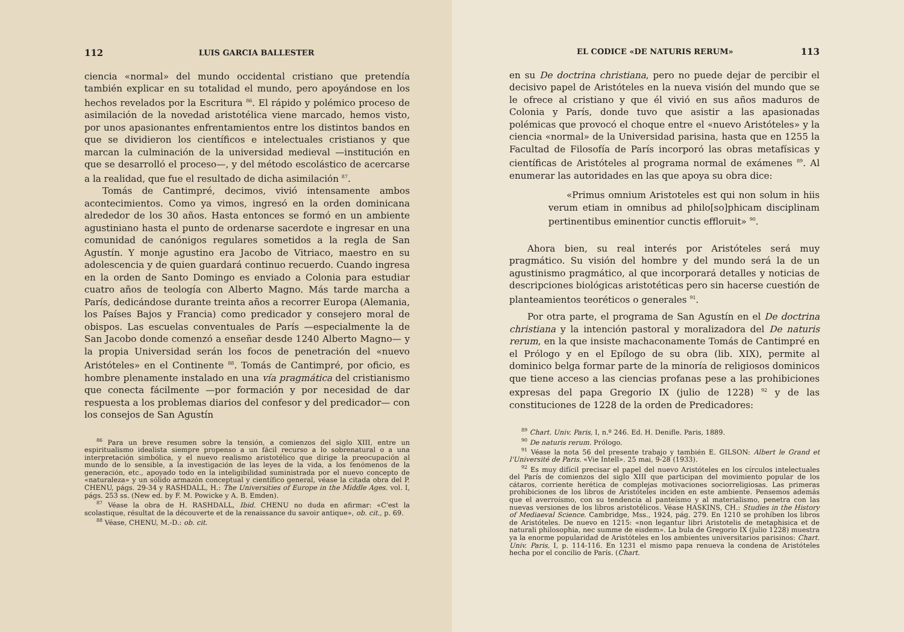112 LUIS GARCIA BALLESTER
ciencia «normal» del mundo occidental cristiano que pretendía también explicar en su totalidad el mundo, pero apoyándose en los hechos revelados por la Escritura <sup>86</sup>. El rápido y polémico proceso de asimilación de la novedad aristotélica viene marcado, hemos visto, por unos apasionantes enfrentamientos entre los distintos bandos en que se dividieron los científicos e intelectuales cristianos y que marcan la culminación de la universidad medieval —institución en que se desarrolló el proceso—, y del método escolástico de acercarse a la realidad, que fue el resultado de dicha asimilación <sup>87</sup>.
Tomás de Cantimpré, decimos, vivió intensamente ambos acontecimientos. Como ya vimos, ingresó en la orden dominicana alrededor de los 30 años. Hasta entonces se formó en un ambiente agustiniano hasta el punto de ordenarse sacerdote e ingresar en una comunidad de canónigos regulares sometidos a la regla de San Agustín. Y monje agustino era Jacobo de Vitriaco, maestro en su adolescencia y de quien guardará continuo recuerdo. Cuando ingresa en la orden de Santo Domingo es enviado a Colonia para estudiar cuatro años de teología con Alberto Magno. Más tarde marcha a París, dedicándose durante treinta años a recorrer Europa (Alemania, los Países Bajos y Francia) como predicador y consejero moral de obispos. Las escuelas conventuales de París —especialmente la de San Jacobo donde comenzó a enseñar desde 1240 Alberto Magno— y la propia Universidad serán los focos de penetración del «nuevo Aristóteles» en el Continente <sup>88</sup>. Tomás de Cantimpré, por oficio, es hombre plenamente instalado en una vía pragmática del cristianismo que conecta fácilmente —por formación y por necesidad de dar respuesta a los problemas diarios del confesor y del predicador— con los consejos de San Agustín
<sup>86</sup> Para un breve resumen sobre la tensión, a comienzos del siglo XIII, entre un espiritualismo idealista siempre propenso a un fácil recurso a lo sobrenatural o a una interpretación simbólica, y el nuevo realismo aristotélico que dirige la preocupación al mundo de lo sensible, a la investigación de las leyes de la vida, a los fenómenos de la generación, etc., apoyado todo en la inteligibilidad suministrada por el nuevo concepto de «naturaleza» y un sólido armazón conceptual y científico general, véase la citada obra del P. CHENU, págs. 29-34 y RASHDALL, H.: The Universities of Europe in the Middle Ages. vol. I, págs. 253 ss. (New ed. by F. M. Powicke y A. B. Emden).
<sup>87</sup> Véase la obra de H. RASHDALL, Ibid. CHENU no duda en afirmar: «C'est la scolastique, résultat de la découverte et de la renaissance du savoir antique», ob. cit., p. 69.
<sup>88</sup> Véase, CHENU, M.-D.: ob. cit.
EL CODICE «DE NATURIS RERUM» 113
en su De doctrina christiana, pero no puede dejar de percibir el decisivo papel de Aristóteles en la nueva visión del mundo que se le ofrece al cristiano y que él vivió en sus años maduros de Colonia y París, donde tuvo que asistir a las apasionadas polémicas que provocó el choque entre el «nuevo Aristóteles» y la ciencia «normal» de la Universidad parisina, hasta que en 1255 la Facultad de Filosofía de París incorporó las obras metafísicas y científicas de Aristóteles al programa normal de exámenes <sup>89</sup>. Al enumerar las autoridades en las que apoya su obra dice:
«Primus omnium Aristoteles est qui non solum in hiis verum etiam in omnibus ad philo[so]phicam disciplinam pertinentibus eminentior cunctis effloruit» <sup>90</sup>.
Ahora bien, su real interés por Aristóteles será muy pragmático. Su visión del hombre y del mundo será la de un agustinismo pragmático, al que incorporará detalles y noticias de descripciones biológicas aristotéticas pero sin hacerse cuestión de planteamientos teoréticos o generales <sup>91</sup>.
Por otra parte, el programa de San Agustín en el De doctrina christiana y la intención pastoral y moralizadora del De naturis rerum, en la que insiste machaconamente Tomás de Cantimpré en el Prólogo y en el Epílogo de su obra (lib. XIX), permite al dominico belga formar parte de la minoría de religiosos dominicos que tiene acceso a las ciencias profanas pese a las prohibiciones expresas del papa Gregorio IX (julio de 1228) <sup>92</sup> y de las constituciones de 1228 de la orden de Predicadores:
<sup>89</sup> Chart. Univ. Paris, I, n.º 246. Ed. H. Denifle. Paris, 1889.
<sup>90</sup> De naturis rerum. Prólogo.
<sup>91</sup> Véase la nota 56 del presente trabajo y también E. GILSON: Albert le Grand et l'Université de Paris. «Vie Intell». 25 mai, 9-28 (1933).
<sup>92</sup> Es muy difícil precisar el papel del nuevo Aristóteles en los círculos intelectuales del París de comienzos del siglo XIII que participan del movimiento popular de los cátaros, corriente herética de complejas motivaciones sociorreligiosas. Las primeras prohibiciones de los libros de Aristóteles inciden en este ambiente. Pensemos además que el averroísmo, con su tendencia al panteísmo y al materialismo, penetra con las nuevas versiones de los libros aristotélicos. Véase HASKINS, CH.: Studies in the History of Mediaeval Science. Cambridge, Mss., 1924, pág. 279. En 1210 se prohíben los libros de Aristóteles. De nuevo en 1215: «non legantur libri Aristotelis de metaphisica et de naturali philosophia, nec summe de eisdem». La bula de Gregorio IX (julio 1228) muestra ya la enorme popularidad de Aristóteles en los ambientes universitarios parisinos: Chart. Univ. Paris, I, p. 114-116. En 1231 el mismo papa renueva la condena de Aristóteles hecha por el concilio de París. (Chart.